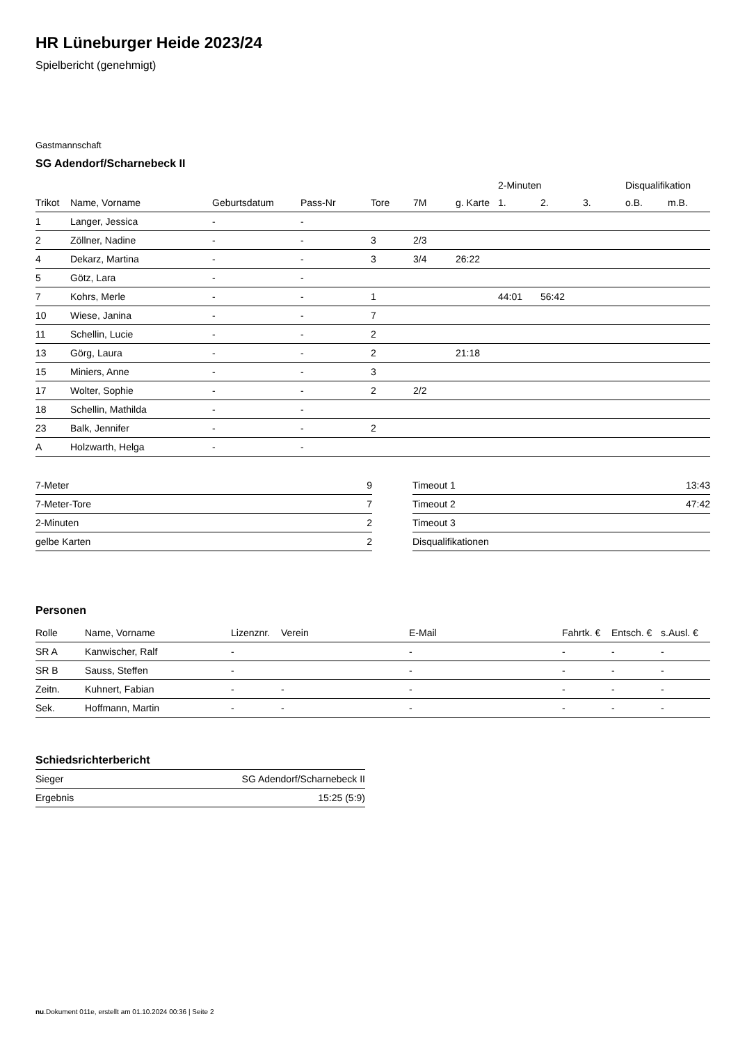HR Lüneburger Heide 2023/24
Spielbericht (genehmigt)
Gastmannschaft
SG Adendorf/Scharnebeck II
| | | | | | | | 2-Minuten | | | Disqualifikation | |
| Trikot | Name, Vorname | Geburtsdatum | Pass-Nr | Tore | 7M | g. Karte | 1. | 2. | 3. | o.B. | m.B. |
| 1 | Langer, Jessica | - | - | | | | | | | | |
| 2 | Zöllner, Nadine | - | - | 3 | 2/3 | | | | | | |
| 4 | Dekarz, Martina | - | - | 3 | 3/4 | 26:22 | | | | | |
| 5 | Götz, Lara | - | - | | | | | | | | |
| 7 | Kohrs, Merle | - | - | 1 | | | 44:01 | 56:42 | | | |
| 10 | Wiese, Janina | - | - | 7 | | | | | | | |
| 11 | Schellin, Lucie | - | - | 2 | | | | | | | |
| 13 | Görg, Laura | - | - | 2 | | 21:18 | | | | | |
| 15 | Miniers, Anne | - | - | 3 | | | | | | | |
| 17 | Wolter, Sophie | - | - | 2 | 2/2 | | | | | | |
| 18 | Schellin, Mathilda | - | - | | | | | | | | |
| 23 | Balk, Jennifer | - | - | 2 | | | | | | | |
| A | Holzwarth, Helga | - | - | | | | | | | | |
| 7-Meter | 9 |
| 7-Meter-Tore | 7 |
| 2-Minuten | 2 |
| gelbe Karten | 2 |
| Timeout 1 | 13:43 |
| Timeout 2 | 47:42 |
| Timeout 3 | |
| Disqualifikationen | |
Personen
| Rolle | Name, Vorname | Lizenznr. | Verein | E-Mail | Fahrtk. € | Entsch. € | s.Ausl. € |
| --- | --- | --- | --- | --- | --- | --- | --- |
| SR A | Kanwischer, Ralf | - | | - | - | - | - |
| SR B | Sauss, Steffen | - | | - | - | - | - |
| Zeitn. | Kuhnert, Fabian | - | - | - | - | - | - |
| Sek. | Hoffmann, Martin | - | - | - | - | - | - |
Schiedsrichterbericht
| Sieger | SG Adendorf/Scharnebeck II |
| Ergebnis | 15:25 (5:9) |
nu.Dokument 011e, erstellt am 01.10.2024 00:36 | Seite 2